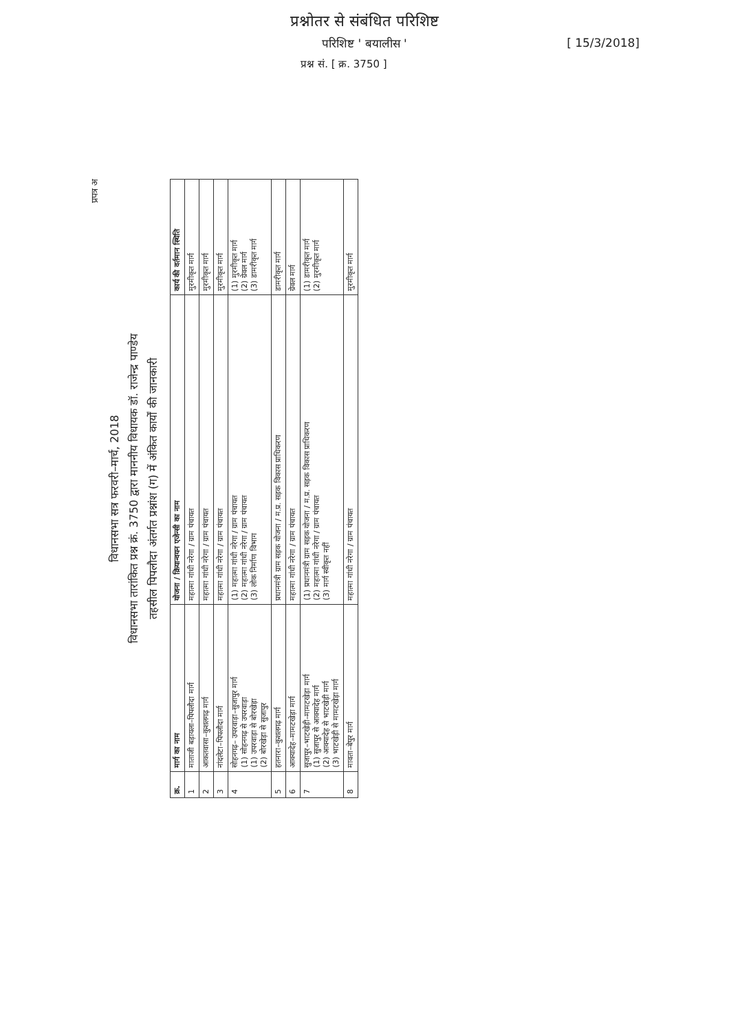प्रश्नोतर से संबंधित परिशिष्ट
परिशिष्ट ' बयालीस '
प्रश्न सं. [ क्र. 3750 ]
[ 15/3/2018]
प्रपत्र अ
विधानसभा सत्र फरवरी–मार्च, 2018
विधानसभा तारांकित प्रश्न क्रं. 3750 द्वारा माननीय विधायक डॉ. राजेन्द्र पाण्डेय
तहसील पिपलौदा अंतर्गत प्रश्नांश (ग) में अंकित कार्यों की जानकारी
| क्र. | मार्ग का नाम | योजना / क्रियान्वयन एजेन्सी का नाम | कार्य की वर्तमान स्थिति |
| --- | --- | --- | --- |
| 1 | माताजी बड़ायला–पिपलौदा मार्ग | महात्मा गांधी नरेगा / ग्राम पंचायत | मुरमीकृत मार्ग |
| 2 | आकतवासा–कुशलगढ़ मार्ग | महात्मा गांधी नरेगा / ग्राम पंचायत | मुरमीकृत मार्ग |
| 3 | नांदलेटा–पिपलौदा मार्ग | महात्मा गांधी नरेगा / ग्राम पंचायत | मुरमीकृत मार्ग |
| 4 | सोहनगढ़– उपरवाड़ा–सुजापुर मार्ग (1) सोहनगढ़ से उपरवाड़ा (1) उपरवाड़ा से बोरखेड़ा (2) बोरखेड़ा से सुजापुर | (1) महात्मा गांधी नरेगा / ग्राम पंचायत (2) महात्मा गांधी नरेगा / ग्राम पंचायत (3) लोक निर्माण विभाग | (1) मुरमीकृत मार्ग (2) ग्रेवल मार्ग (3) डामरीकृत मार्ग |
| 5 | हतनारा–कुशलगढ़ मार्ग | प्रधानमंत्री ग्राम सड़क योजना / म.प्र. सड़क विकास प्राधिकरण | डामरीकृत मार्ग |
| 6 | आक्यादेह–मामटखेड़ा मार्ग | महात्मा गांधी नरेगा / ग्राम पंचायत | ग्रेवल मार्ग |
| 7 | सुजापुर–भाटखेड़ी–मामटखेड़ा मार्ग (1) सुजापुर से आक्यादेह मार्ग (2) आक्यादेह से भाटखेड़ी मार्ग (3) भाटखेड़ी से मामटखेड़ा मार्ग | (1) प्रधानमंत्री ग्राम सड़क योजना / म.प्र. सड़क विकास प्राधिकरण (2) महात्मा गांधी नरेगा / ग्राम पंचायत (3) मार्ग स्वीकृत नहीं | (1) डामरीकृत मार्ग (2) मुरमीकृत मार्ग |
| 8 | मावता–बेपुर मार्ग | महात्मा गांधी नरेगा / ग्राम पंचायत | मुरमीकृत मार्ग |